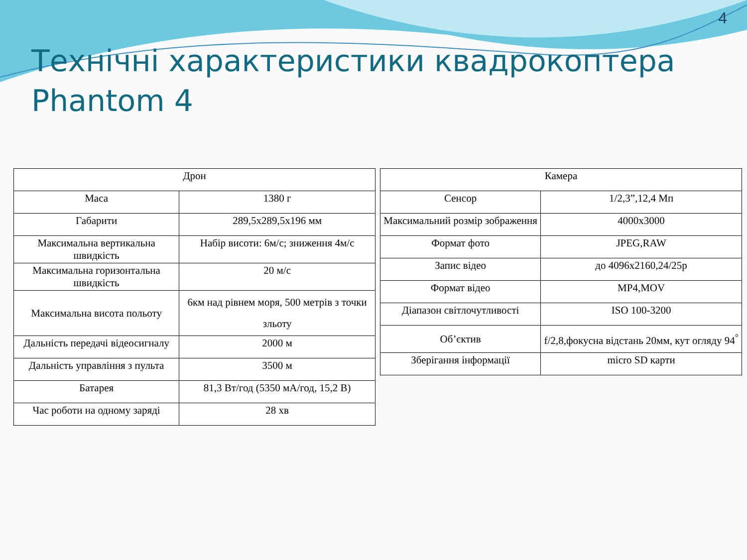4
Технічні характеристики квадрокоптера Phantom 4
| Дрон | |
| --- | --- |
| Маса | 1380 г |
| Габарити | 289,5х289,5х196 мм |
| Максимальна вертикальна швидкість | Набір висоти: 6м/с; зниження 4м/с |
| Максимальна горизонтальна швидкість | 20 м/с |
| Максимальна висота польоту | 6км над рівнем моря, 500 метрів з точки зльоту |
| Дальність передачі відеосигналу | 2000 м |
| Дальність управління з пульта | 3500 м |
| Батарея | 81,3 Вт/год (5350 мА/год, 15,2 В) |
| Час роботи на одному заряді | 28 хв |
| Камера | |
| --- | --- |
| Сенсор | 1/2,3”,12,4 Мп |
| Максимальний розмір зображення | 4000х3000 |
| Формат фото | JPEG,RAW |
| Запис відео | до 4096х2160,24/25р |
| Формат відео | MP4,MOV |
| Діапазон світлочутливості | ISO 100-3200 |
| Об’єктив | f/2,8,фокусна відстань 20мм, кут огляду 94<sup>°</sup> |
| Зберігання інформації | micro SD карти |